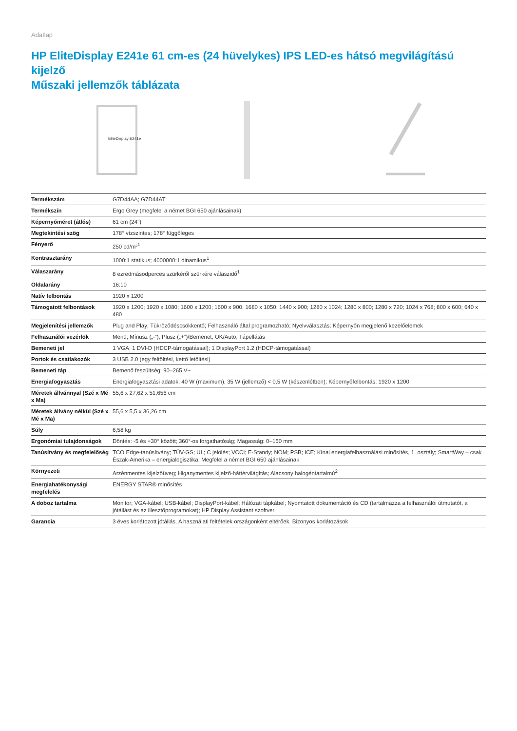Adatlap
HP EliteDisplay E241e 61 cm-es (24 hüvelykes) IPS LED-es hátsó megvilágítású kijelző
Műszaki jellemzők táblázata
EliteDisplay E241e
| Termékszám | G7D44AA; G7D44AT |
| Termékszín | Ergo Grey (megfelel a német BGI 650 ajánlásainak) |
| Képernyőméret (átlós) | 61 cm (24") |
| Megtekintési szög | 178° vízszintes; 178° függőleges |
| Fényerő | 250 cd/m²<sup>1</sup> |
| Kontrasztarány | 1000:1 statikus; 4000000:1 dinamikus<sup>1</sup> |
| Válaszarány | 8 ezredmásodperces szürkéről szürkére válaszidő<sup>1</sup> |
| Oldalarány | 16:10 |
| Natív felbontás | 1920 x 1200 |
| Támogatott felbontások | 1920 x 1200; 1920 x 1080; 1600 x 1200; 1600 x 900; 1680 x 1050; 1440 x 900; 1280 x 1024; 1280 x 800; 1280 x 720; 1024 x 768; 800 x 600; 640 x 480 |
| Megjelenítési jellemzők | Plug and Play; Tükröződéscsökkentő; Felhasználó által programozható; Nyelvválasztás; Képernyőn megjelenő kezelőelemek |
| Felhasználói vezérlők | Menü; Mínusz („-”); Plusz („+”)/Bemenet; OK/Auto; Tápellátás |
| Bemeneti jel | 1 VGA; 1 DVI-D (HDCP-támogatással); 1 DisplayPort 1.2 (HDCP-támogatással) |
| Portok és csatlakozók | 3 USB 2.0 (egy feltöltési, kettő letöltési) |
| Bemeneti táp | Bemenő feszültség: 90–265 V~ |
| Energiafogyasztás | Energiafogyasztási adatok: 40 W (maximum), 35 W (jellemző) < 0,5 W (készenlétben); Képernyőfelbontás: 1920 x 1200 |
| Méretek állvánnyal (Szé x Mé x Ma) | 55,6 x 27,62 x 51,656 cm |
| Méretek állvány nélkül (Szé x Mé x Ma) | 55,6 x 5,5 x 36,26 cm |
| Súly | 6,58 kg |
| Ergonómiai tulajdonságok | Döntés: -5 és +30° között; 360°-os forgathatóság; Magasság: 0–150 mm |
| Tanúsítvány és megfelelőség | TCO Edge-tanúsítvány; TÜV-GS; UL; C jelölés; VCCI; E-Standy; NOM; PSB; ICE; Kínai energiafelhasználási minősítés, 1. osztály; SmartWay – csak Észak-Amerika – energialogisztika; Megfelel a német BGI 650 ajánlásainak |
| Környezeti | Arzénmentes kijelzőüveg; Higanymentes kijelző-háttérvilágítás; Alacsony halogéntartalmú<sup>2</sup> |
| Energiahatékonysági megfelelés | ENERGY STAR® minősítés |
| A doboz tartalma | Monitor; VGA-kábel; USB-kábel; DisplayPort-kábel; Hálózati tápkábel; Nyomtatott dokumentáció és CD (tartalmazza a felhasználói útmutatót, a jótállást és az illesztőprogramokat); HP Display Assistant szoftver |
| Garancia | 3 éves korlátozott jótállás. A használati feltételek országonként eltérőek. Bizonyos korlátozások |